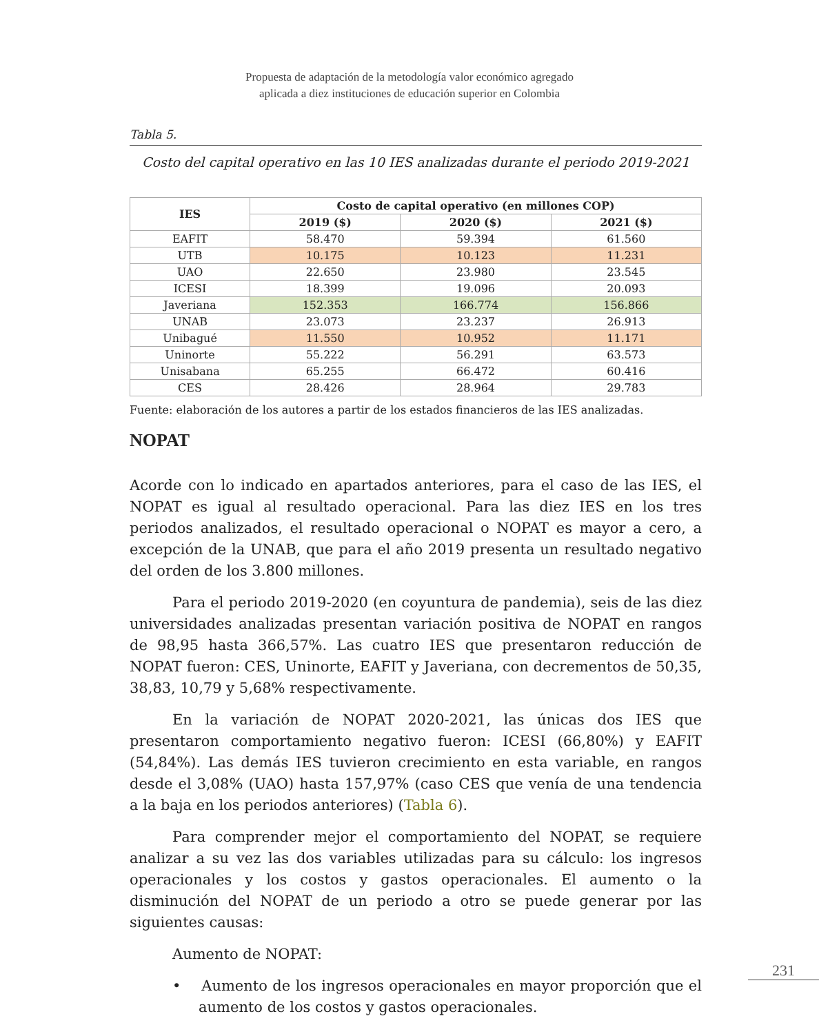Propuesta de adaptación de la metodología valor económico agregado
aplicada a diez instituciones de educación superior en Colombia
Tabla 5.
Costo del capital operativo en las 10 IES analizadas durante el periodo 2019-2021
| IES | Costo de capital operativo (en millones COP) | | |
| --- | --- | --- | --- |
| | 2019 ($) | 2020 ($) | 2021 ($) |
| EAFIT | 58.470 | 59.394 | 61.560 |
| UTB | 10.175 | 10.123 | 11.231 |
| UAO | 22.650 | 23.980 | 23.545 |
| ICESI | 18.399 | 19.096 | 20.093 |
| Javeriana | 152.353 | 166.774 | 156.866 |
| UNAB | 23.073 | 23.237 | 26.913 |
| Unibagué | 11.550 | 10.952 | 11.171 |
| Uninorte | 55.222 | 56.291 | 63.573 |
| Unisabana | 65.255 | 66.472 | 60.416 |
| CES | 28.426 | 28.964 | 29.783 |
Fuente: elaboración de los autores a partir de los estados financieros de las IES analizadas.
NOPAT
Acorde con lo indicado en apartados anteriores, para el caso de las IES, el NOPAT es igual al resultado operacional. Para las diez IES en los tres periodos analizados, el resultado operacional o NOPAT es mayor a cero, a excepción de la UNAB, que para el año 2019 presenta un resultado negativo del orden de los 3.800 millones.
Para el periodo 2019-2020 (en coyuntura de pandemia), seis de las diez universidades analizadas presentan variación positiva de NOPAT en rangos de 98,95 hasta 366,57%. Las cuatro IES que presentaron reducción de NOPAT fueron: CES, Uninorte, EAFIT y Javeriana, con decrementos de 50,35, 38,83, 10,79 y 5,68% respectivamente.
En la variación de NOPAT 2020-2021, las únicas dos IES que presentaron comportamiento negativo fueron: ICESI (66,80%) y EAFIT (54,84%). Las demás IES tuvieron crecimiento en esta variable, en rangos desde el 3,08% (UAO) hasta 157,97% (caso CES que venía de una tendencia a la baja en los periodos anteriores) (Tabla 6).
Para comprender mejor el comportamiento del NOPAT, se requiere analizar a su vez las dos variables utilizadas para su cálculo: los ingresos operacionales y los costos y gastos operacionales. El aumento o la disminución del NOPAT de un periodo a otro se puede generar por las siguientes causas:
Aumento de NOPAT:
• Aumento de los ingresos operacionales en mayor proporción que el aumento de los costos y gastos operacionales.
231